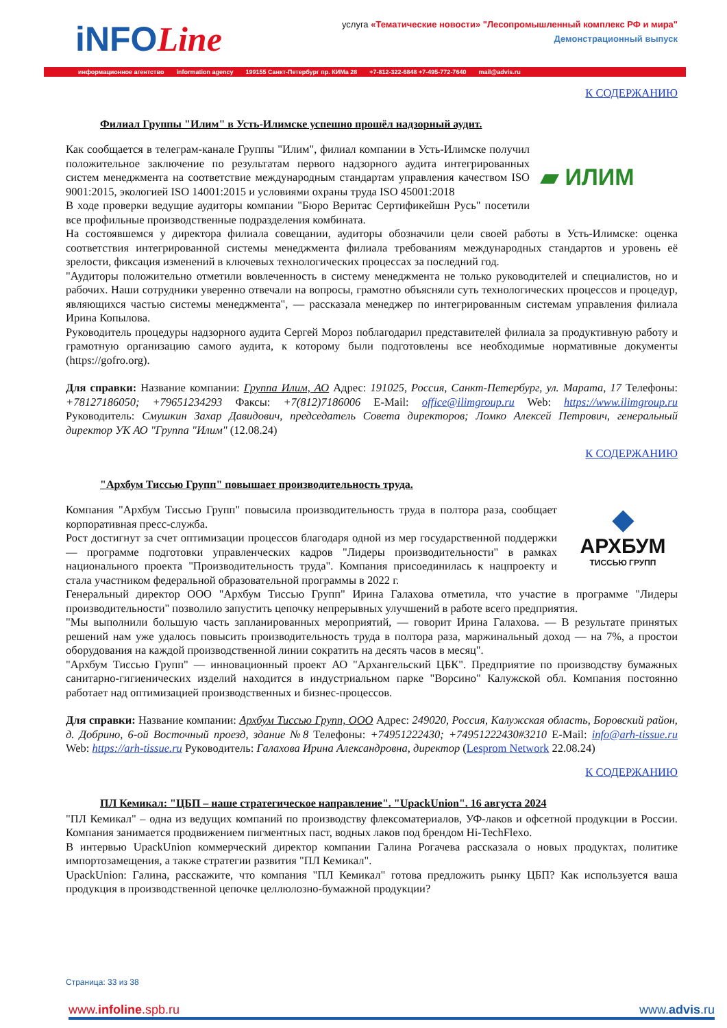iNFOLine
услуга «Тематические новости» "Лесопромышленный комплекс РФ и мира"
Демонстрационный выпуск
информационное агентство information agency 199155 Санкт-Петербург пр. КИМа 28 +7-812-322-6848 +7-495-772-7640 mail@advis.ru
К СОДЕРЖАНИЮ
Филиал Группы "Илим" в Усть-Илимске успешно прошёл надзорный аудит.
▰ ИЛИМ
Как сообщается в телеграм-канале Группы "Илим", филиал компании в Усть-Илимске получил положительное заключение по результатам первого надзорного аудита интегрированных систем менеджмента на соответствие международным стандартам управления качеством ISO 9001:2015, экологией ISO 14001:2015 и условиями охраны труда ISO 45001:2018
В ходе проверки ведущие аудиторы компании "Бюро Веритас Сертификейшн Русь" посетили все профильные производственные подразделения комбината.
На состоявшемся у директора филиала совещании, аудиторы обозначили цели своей работы в Усть-Илимске: оценка соответствия интегрированной системы менеджмента филиала требованиям международных стандартов и уровень её зрелости, фиксация изменений в ключевых технологических процессах за последний год.
"Аудиторы положительно отметили вовлеченность в систему менеджмента не только руководителей и специалистов, но и рабочих. Наши сотрудники уверенно отвечали на вопросы, грамотно объясняли суть технологических процессов и процедур, являющихся частью системы менеджмента", — рассказала менеджер по интегрированным системам управления филиала Ирина Копылова.
Руководитель процедуры надзорного аудита Сергей Мороз поблагодарил представителей филиала за продуктивную работу и грамотную организацию самого аудита, к которому были подготовлены все необходимые нормативные документы (https://gofro.org).
Для справки: Название компании: Группа Илим, АО Адрес: 191025, Россия, Санкт-Петербург, ул. Марата, 17 Телефоны: +78127186050; +79651234293 Факсы: +7(812)7186006 E-Mail: office@ilimgroup.ru Web: https://www.ilimgroup.ru Руководитель: Смушкин Захар Давидович, председатель Совета директоров; Ломко Алексей Петрович, генеральный директор УК АО "Группа "Илим" (12.08.24)
К СОДЕРЖАНИЮ
"Архбум Тиссью Групп" повышает производительность труда.
◆
АРХБУМ
ТИССЬЮ ГРУПП
Компания "Архбум Тиссью Групп" повысила производительность труда в полтора раза, сообщает корпоративная пресс-служба.
Рост достигнут за счет оптимизации процессов благодаря одной из мер государственной поддержки — программе подготовки управленческих кадров "Лидеры производительности" в рамках национального проекта "Производительность труда". Компания присоединилась к нацпроекту и стала участником федеральной образовательной программы в 2022 г.
Генеральный директор ООО "Архбум Тиссью Групп" Ирина Галахова отметила, что участие в программе "Лидеры производительности" позволило запустить цепочку непрерывных улучшений в работе всего предприятия.
"Мы выполнили большую часть запланированных мероприятий, — говорит Ирина Галахова. — В результате принятых решений нам уже удалось повысить производительность труда в полтора раза, маржинальный доход — на 7%, а простои оборудования на каждой производственной линии сократить на десять часов в месяц".
"Архбум Тиссью Групп" — инновационный проект АО "Архангельский ЦБК". Предприятие по производству бумажных санитарно-гигиенических изделий находится в индустриальном парке "Ворсино" Калужской обл. Компания постоянно работает над оптимизацией производственных и бизнес-процессов.
Для справки: Название компании: Архбум Тиссью Групп, ООО Адрес: 249020, Россия, Калужская область, Боровский район, д. Добрино, 6-ой Восточный проезд, здание №8 Телефоны: +74951222430; +74951222430#3210 E-Mail: info@arh-tissue.ru Web: https://arh-tissue.ru Руководитель: Галахова Ирина Александровна, директор (Lesprom Network 22.08.24)
К СОДЕРЖАНИЮ
ПЛ Кемикал: "ЦБП – наше стратегическое направление". "UpackUnion". 16 августа 2024
"ПЛ Кемикал" – одна из ведущих компаний по производству флексоматериалов, УФ-лаков и офсетной продукции в России. Компания занимается продвижением пигментных паст, водных лаков под брендом Hi-TechFlexo.
В интервью UpackUnion коммерческий директор компании Галина Рогачева рассказала о новых продуктах, политике импортозамещения, а также стратегии развития "ПЛ Кемикал".
UpackUnion: Галина, расскажите, что компания "ПЛ Кемикал" готова предложить рынку ЦБП? Как используется ваша продукция в производственной цепочке целлюлозно-бумажной продукции?
Страница: 33 из 38
www.infoline.spb.ru www.advis.ru